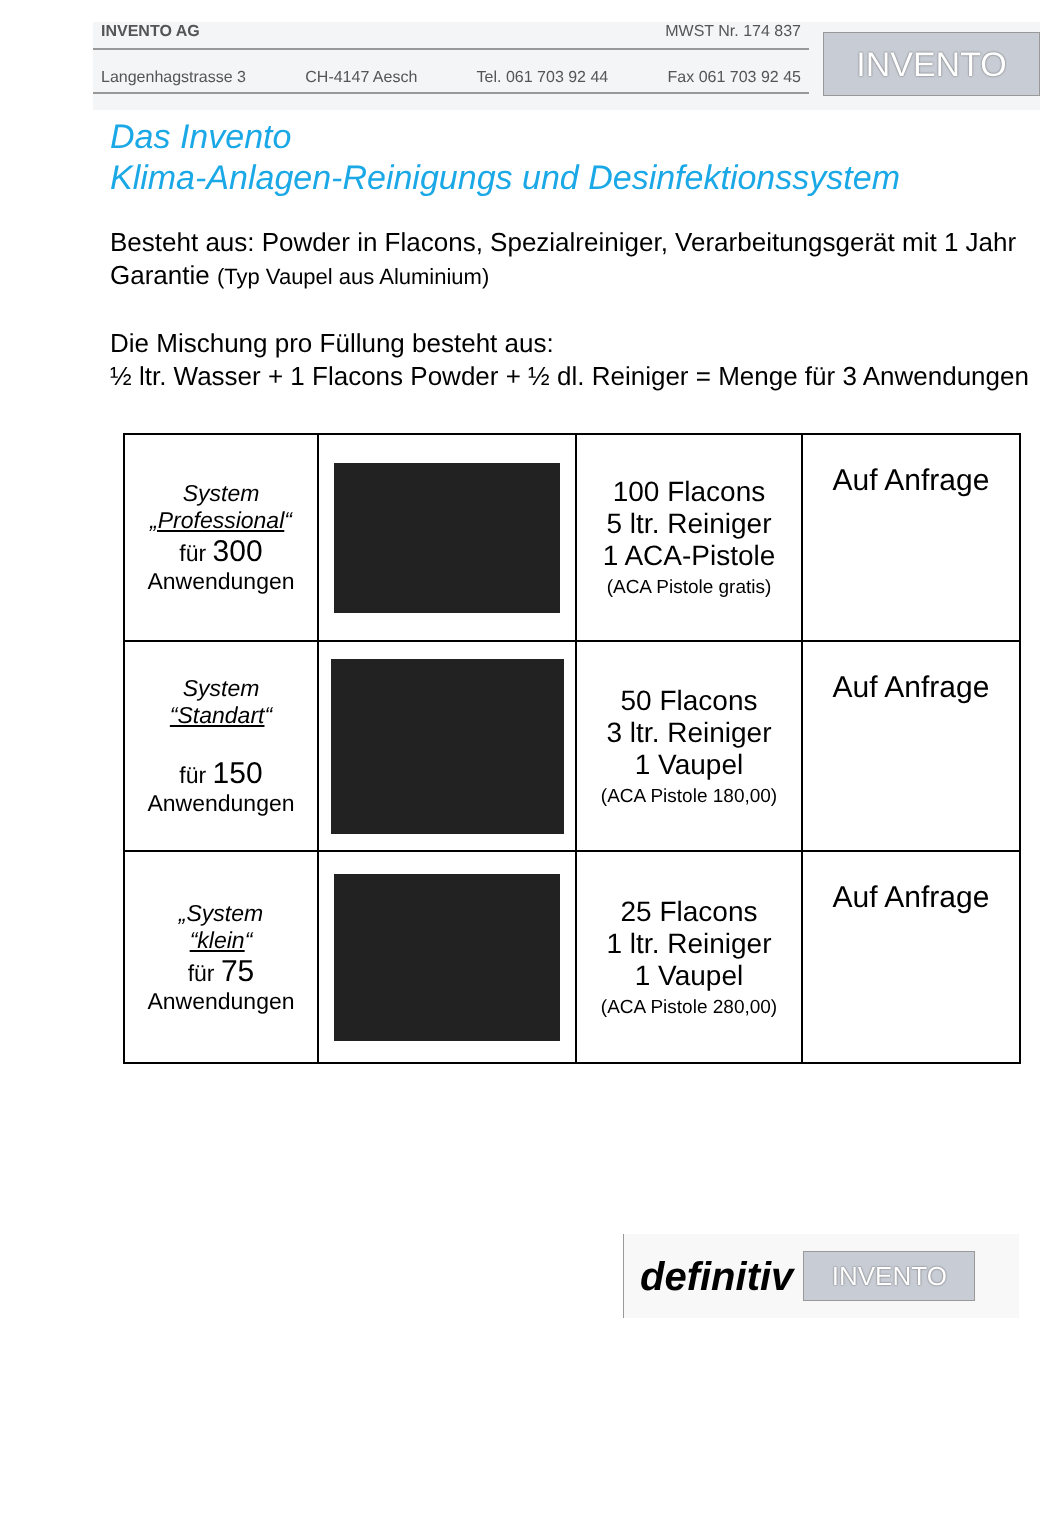INVENTO AG MWST Nr. 174 837
Langenhagstrasse 3 CH-4147 Aesch Tel. 061 703 92 44 Fax 061 703 92 45
INVENTO
Das Invento
Klima-Anlagen-Reinigungs und Desinfektionssystem
Besteht aus: Powder in Flacons, Spezialreiniger, Verarbeitungsgerät mit 1 Jahr Garantie (Typ Vaupel aus Aluminium)
Die Mischung pro Füllung besteht aus:
½ ltr. Wasser + 1 Flacons Powder + ½ dl. Reiniger = Menge für 3 Anwendungen
| System „Professional “ für 300 Anwendungen | | 100 Flacons 5 ltr. Reiniger 1 ACA-Pistole (ACA Pistole gratis) | Auf Anfrage |
| System “Standart “ für 150 Anwendungen | | 50 Flacons 3 ltr. Reiniger 1 Vaupel (ACA Pistole 180,00) | Auf Anfrage |
| „System “klein “ für 75 Anwendungen | | 25 Flacons 1 ltr. Reiniger 1 Vaupel (ACA Pistole 280,00) | Auf Anfrage |
definitiv
INVENTO